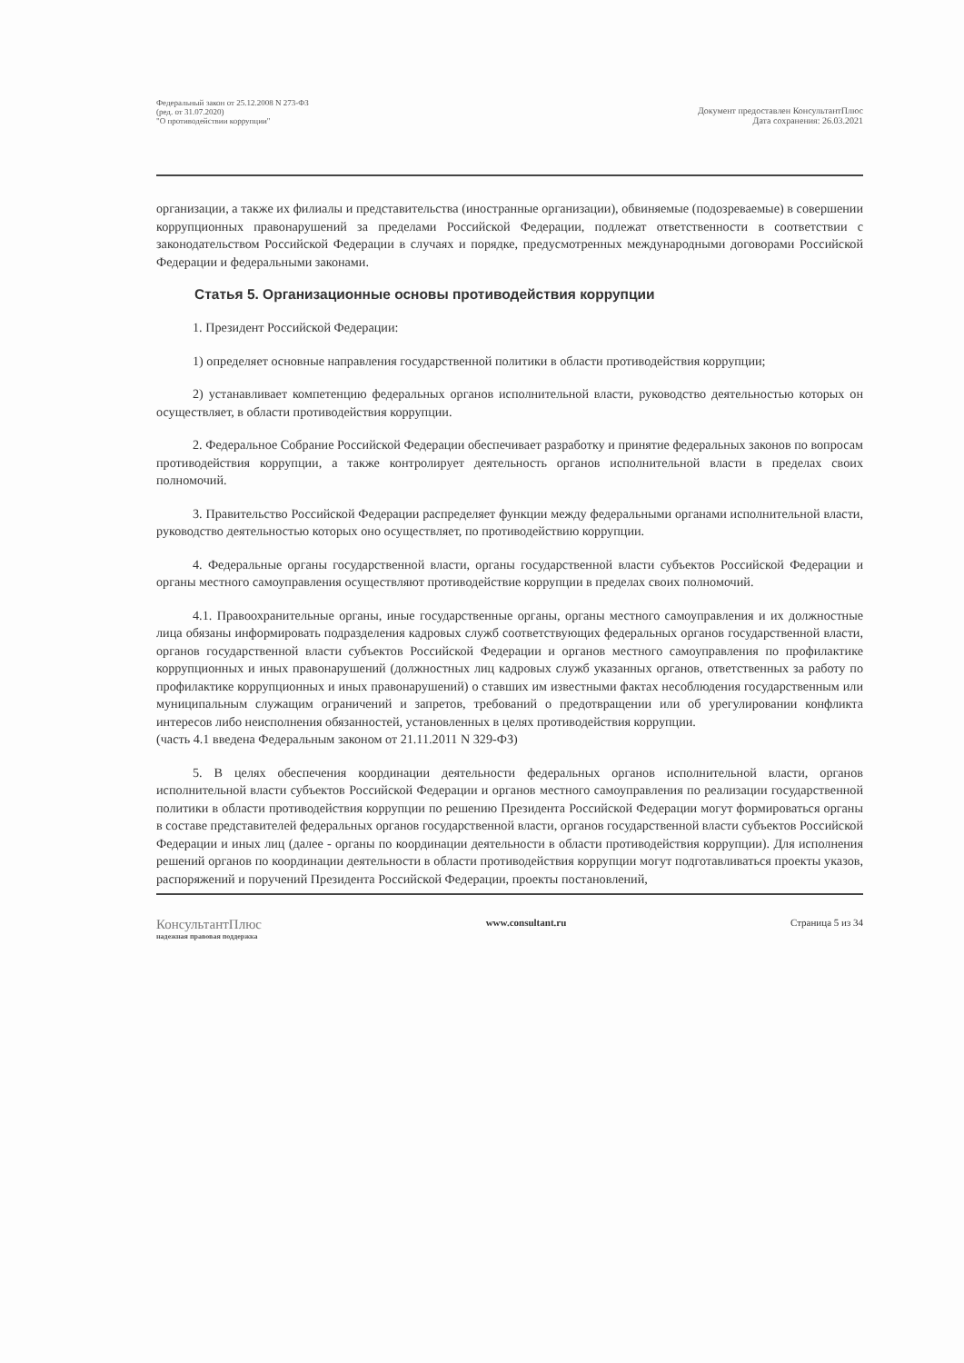Федеральный закон от 25.12.2008 N 273-ФЗ
(ред. от 31.07.2020)
"О противодействии коррупции"
Документ предоставлен КонсультантПлюс
Дата сохранения: 26.03.2021
организации, а также их филиалы и представительства (иностранные организации), обвиняемые (подозреваемые) в совершении коррупционных правонарушений за пределами Российской Федерации, подлежат ответственности в соответствии с законодательством Российской Федерации в случаях и порядке, предусмотренных международными договорами Российской Федерации и федеральными законами.
Статья 5. Организационные основы противодействия коррупции
1. Президент Российской Федерации:
1) определяет основные направления государственной политики в области противодействия коррупции;
2) устанавливает компетенцию федеральных органов исполнительной власти, руководство деятельностью которых он осуществляет, в области противодействия коррупции.
2. Федеральное Собрание Российской Федерации обеспечивает разработку и принятие федеральных законов по вопросам противодействия коррупции, а также контролирует деятельность органов исполнительной власти в пределах своих полномочий.
3. Правительство Российской Федерации распределяет функции между федеральными органами исполнительной власти, руководство деятельностью которых оно осуществляет, по противодействию коррупции.
4. Федеральные органы государственной власти, органы государственной власти субъектов Российской Федерации и органы местного самоуправления осуществляют противодействие коррупции в пределах своих полномочий.
4.1. Правоохранительные органы, иные государственные органы, органы местного самоуправления и их должностные лица обязаны информировать подразделения кадровых служб соответствующих федеральных органов государственной власти, органов государственной власти субъектов Российской Федерации и органов местного самоуправления по профилактике коррупционных и иных правонарушений (должностных лиц кадровых служб указанных органов, ответственных за работу по профилактике коррупционных и иных правонарушений) о ставших им известными фактах несоблюдения государственным или муниципальным служащим ограничений и запретов, требований о предотвращении или об урегулировании конфликта интересов либо неисполнения обязанностей, установленных в целях противодействия коррупции.
(часть 4.1 введена Федеральным законом от 21.11.2011 N 329-ФЗ)
5. В целях обеспечения координации деятельности федеральных органов исполнительной власти, органов исполнительной власти субъектов Российской Федерации и органов местного самоуправления по реализации государственной политики в области противодействия коррупции по решению Президента Российской Федерации могут формироваться органы в составе представителей федеральных органов государственной власти, органов государственной власти субъектов Российской Федерации и иных лиц (далее - органы по координации деятельности в области противодействия коррупции). Для исполнения решений органов по координации деятельности в области противодействия коррупции могут подготавливаться проекты указов, распоряжений и поручений Президента Российской Федерации, проекты постановлений,
КонсультантПлюс
надежная правовая поддержка
www.consultant.ru Страница 5 из 34